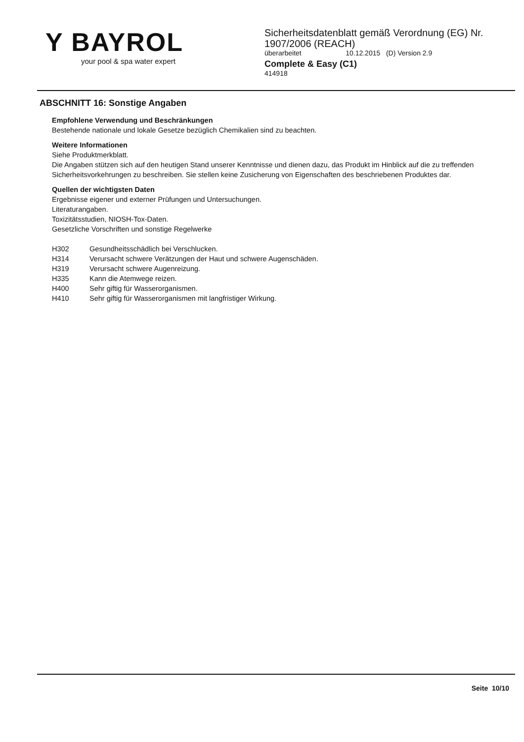Y BAYROL
your pool & spa water expert
Sicherheitsdatenblatt gemäß Verordnung (EG) Nr.
1907/2006 (REACH)
überarbeitet 10.12.2015 (D) Version 2.9
Complete & Easy (C1)
414918
ABSCHNITT 16: Sonstige Angaben
Empfohlene Verwendung und Beschränkungen
Bestehende nationale und lokale Gesetze bezüglich Chemikalien sind zu beachten.
Weitere Informationen
Siehe Produktmerkblatt.
Die Angaben stützen sich auf den heutigen Stand unserer Kenntnisse und dienen dazu, das Produkt im Hinblick auf die zu treffenden Sicherheitsvorkehrungen zu beschreiben. Sie stellen keine Zusicherung von Eigenschaften des beschriebenen Produktes dar.
Quellen der wichtigsten Daten
Ergebnisse eigener und externer Prüfungen und Untersuchungen.
Literaturangaben.
Toxizitätsstudien, NIOSH-Tox-Daten.
Gesetzliche Vorschriften und sonstige Regelwerke
| H302 | Gesundheitsschädlich bei Verschlucken. |
| H314 | Verursacht schwere Verätzungen der Haut und schwere Augenschäden. |
| H319 | Verursacht schwere Augenreizung. |
| H335 | Kann die Atemwege reizen. |
| H400 | Sehr giftig für Wasserorganismen. |
| H410 | Sehr giftig für Wasserorganismen mit langfristiger Wirkung. |
Seite 10/10